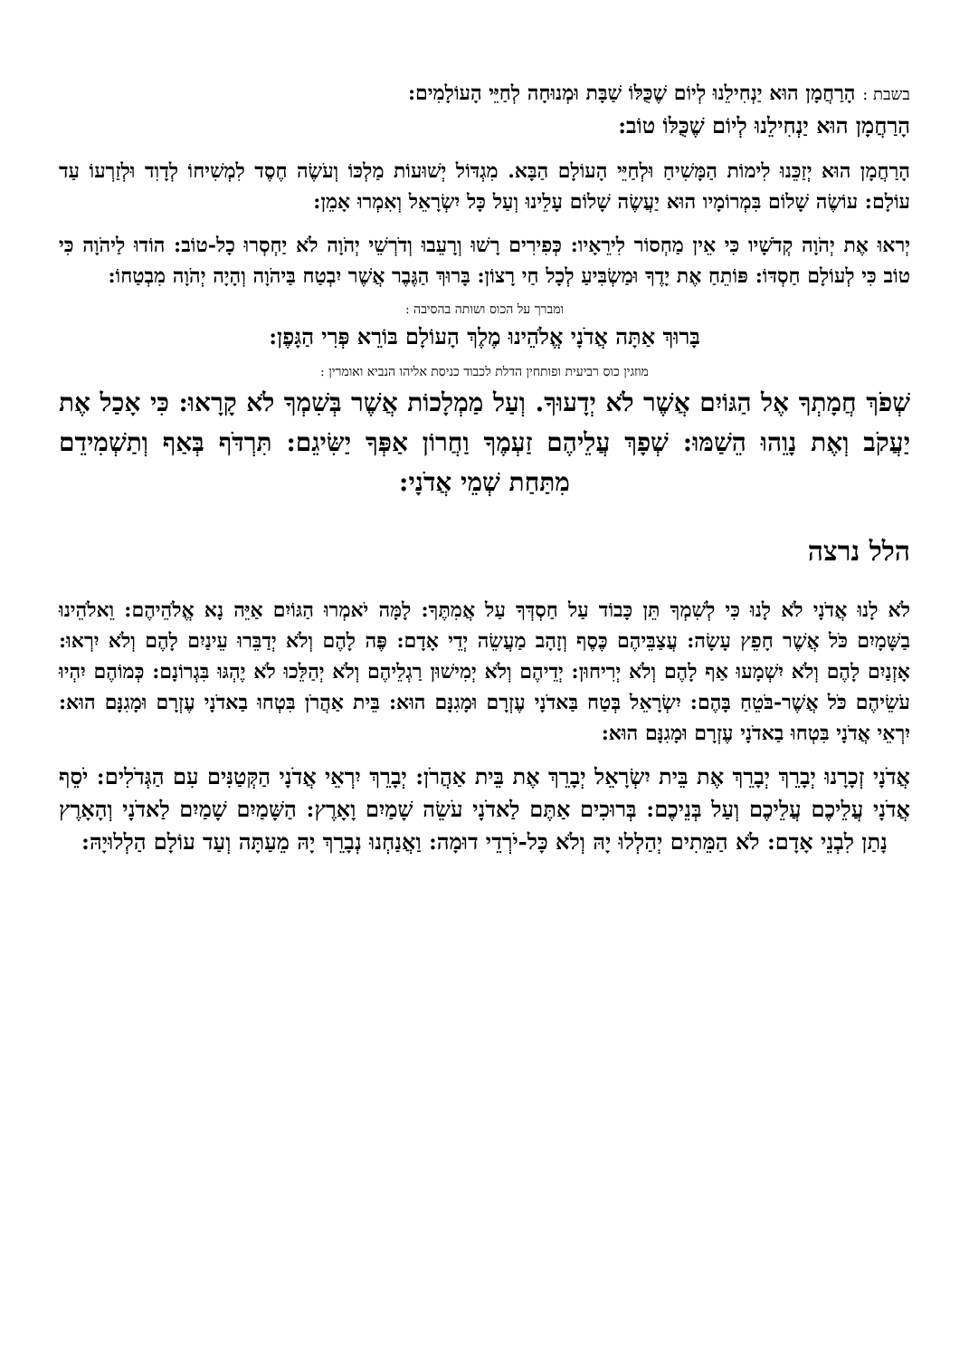בשבת : הָרַחֲמָן הוּא יַנְחִילֵנוּ לְיוֹם שֶׁכֻּלּוֹ שַׁבָּת וּמְנוּחָה לְחַיֵּי הָעוֹלָמִים:
הָרַחֲמָן הוּא יַנְחִילֵנוּ לְיוֹם שֶׁכֻּלּוֹ טוֹב:
הָרַחֲמָן הוּא יְזַכֵּנוּ לִימוֹת הַמָּשִׁיחַ וּלְחַיֵּי הָעוֹלָם הַבָּא. מִגְדּוֹל יְשׁוּעוֹת מַלְכּוֹ וְעֹשֶׂה חֶסֶד לִמְשִׁיחוֹ לְדָוִד וּלְזַרְעוֹ עַד עוֹלָם: עוֹשֶׂה שָׁלוֹם בִּמְרוֹמָיו הוּא יַעֲשֶׂה שָׁלוֹם עָלֵינוּ וְעַל כָּל יִשְׂרָאֵל וְאִמְרוּ אָמֵן:
יְראוּ אֶת יְהֹוָה קְדֹשָׁיו כִּי אֵין מַחְסוֹר לִירֵאָיו: כְּפִירִים רָשׁוּ וְרָעֵבוּ וְדֹרְשֵׁי יְהֹוָה לֹא יַחְסְרוּ כָל-טוֹב: הוֹדוּ לַיהֹוָה כִּי טוֹב כִּי לְעוֹלָם חַסְדּוֹ: פּוֹתֵחַ אֶת יָדֶךָ וּמַשְׂבִּיעַ לְכָל חַי רָצוֹן: בָּרוּךְ הַגֶּבֶר אֲשֶׁר יִבְטַח בַּיהֹוָה וְהָיָה יְהֹוָה מִבְטַחוֹ:
ומברך על הכוס ושותה בהסיבה :
בָּרוּךְ אַתָּה אֲדֹנָי אֱלֹהֵינוּ מֶלֶךְ הָעוֹלָם בּוֹרֵא פְּרִי הַגָּפֶן:
מוזגין כוס רביעית ופותחין הדלת לכבוד כניסת אליהו הנביא ואומרין :
שְׁפֹךְ חֲמָתְךָ אֶל הַגּוֹיִם אֲשֶׁר לֹא יְדָעוּךָ. וְעַל מַמְלָכוֹת אֲשֶׁר בְּשִׁמְךָ לֹא קָרָאוּ: כִּי אָכַל אֶת יַעֲקֹב וְאֶת נָוֵהוּ הֵשַׁמּוּ: שְׁפָךְ עֲלֵיהֶם זַעְמֶךָ וַחֲרוֹן אַפְּךָ יַשִּׂיגֵם: תִּרְדֹּף בְּאַף וְתַשְׁמִידֵם מִתַּחַת שְׁמֵי אֲדֹנָי:
הלל נרצה
לֹא לָנוּ אֲדֹנָי לֹא לָנוּ כִּי לְשִׁמְךָ תֵּן כָּבוֹד עַל חַסְדְּךָ עַל אֲמִתֶּךָ: לָמָּה יֹאמְרוּ הַגּוֹיִם אַיֵּה נָא אֱלֹהֵיהֶם: וֵאלֹהֵינוּ בַשָּׁמָיִם כֹּל אֲשֶׁר חָפֵץ עָשָׂה: עֲצַבֵּיהֶם כֶּסֶף וְזָהָב מַעֲשֵׂה יְדֵי אָדָם: פֶּה לָהֶם וְלֹא יְדַבֵּרוּ עֵינַיִם לָהֶם וְלֹא יִרְאוּ: אָזְנַיִם לָהֶם וְלֹא יִשְׁמָעוּ אַף לָהֶם וְלֹא יְרִיחוּן: יְדֵיהֶם וְלֹא יְמִישׁוּן רַגְלֵיהֶם וְלֹא יְהַלֵּכוּ לֹא יֶהְגּוּ בִּגְרוֹנָם: כְּמוֹהֶם יִהְיוּ עֹשֵׂיהֶם כֹּל אֲשֶׁר-בֹּטֵחַ בָּהֶם: יִשְׂרָאֵל בְּטַח בַּאדֹנָי עֶזְרָם וּמָגִנָּם הוּא: בֵּית אַהֲרֹן בִּטְחוּ בַאדֹנָי עֶזְרָם וּמָגִנָּם הוּא: יִרְאֵי אֲדֹנָי בִּטְחוּ בַאדֹנָי עֶזְרָם וּמָגִנָּם הוּא:
אֲדֹנָי זְכָרָנוּ יְבָרֵךְ יְבָרֵךְ אֶת בֵּית יִשְׂרָאֵל יְבָרֵךְ אֶת בֵּית אַהֲרֹן: יְבָרֵךְ יִרְאֵי אֲדֹנָי הַקְּטַנִּים עִם הַגְּדֹלִים: יֹסֵף אֲדֹנָי עֲלֵיכֶם עֲלֵיכֶם וְעַל בְּנֵיכֶם: בְּרוּכִים אַתֶּם לַאדֹנָי עֹשֵׂה שָׁמַיִם וָאָרֶץ: הַשָּׁמַיִם שָׁמַיִם לַאדֹנָי וְהָאָרֶץ נָתַן לִבְנֵי אָדָם: לֹא הַמֵּתִים יְהַלְלוּ יָהּ וְלֹא כָּל-יֹרְדֵי דוּמָה: וַאֲנַחְנוּ נְבָרֵךְ יָהּ מֵעַתָּה וְעַד עוֹלָם הַלְלוּיָהּ: